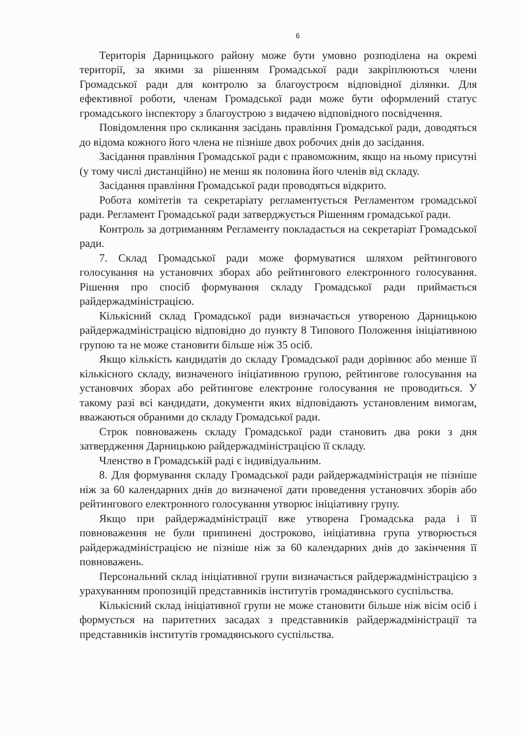6
Територія Дарницького району може бути умовно розподілена на окремі території, за якими за рішенням Громадської ради закріплюються члени Громадської ради для контролю за благоустроєм відповідної ділянки. Для ефективної роботи, членам Громадської ради може бути оформлений статус громадського інспектору з благоустрою з видачею відповідного посвідчення.
Повідомлення про скликання засідань правління Громадської ради, доводяться до відома кожного його члена не пізніше двох робочих днів до засідання.
Засідання правління Громадської ради є правоможним, якщо на ньому присутні (у тому числі дистанційно) не менш як половина його членів від складу.
Засідання правління Громадської ради проводяться відкрито.
Робота комітетів та секретаріату регламентується Регламентом громадської ради. Регламент Громадської ради затверджується Рішенням громадської ради.
Контроль за дотриманням Регламенту покладається на секретаріат Громадської ради.
7. Склад Громадської ради може формуватися шляхом рейтингового голосування на установчих зборах або рейтингового електронного голосування. Рішення про спосіб формування складу Громадської ради приймається райдержадміністрацією.
Кількісний склад Громадської ради визначається утвореною Дарницькою райдержадміністрацією відповідно до пункту 8 Типового Положення ініціативною групою та не може становити більше ніж 35 осіб.
Якщо кількість кандидатів до складу Громадської ради дорівнює або менше її кількісного складу, визначеного ініціативною групою, рейтингове голосування на установчих зборах або рейтингове електронне голосування не проводиться. У такому разі всі кандидати, документи яких відповідають установленим вимогам, вважаються обраними до складу Громадської ради.
Строк повноважень складу Громадської ради становить два роки з дня затвердження Дарницькою райдержадміністрацією її складу.
Членство в Громадській раді є індивідуальним.
8. Для формування складу Громадської ради райдержадміністрація не пізніше ніж за 60 календарних днів до визначеної дати проведення установчих зборів або рейтингового електронного голосування утворює ініціативну групу.
Якщо при райдержадміністрації вже утворена Громадська рада і її повноваження не були припинені достроково, ініціативна група утворюється райдержадміністрацією не пізніше ніж за 60 календарних днів до закінчення її повноважень.
Персональний склад ініціативної групи визначається райдержадміністрацією з урахуванням пропозицій представників інститутів громадянського суспільства.
Кількісний склад ініціативної групи не може становити більше ніж вісім осіб і формується на паритетних засадах з представників райдержадміністрації та представників інститутів громадянського суспільства.